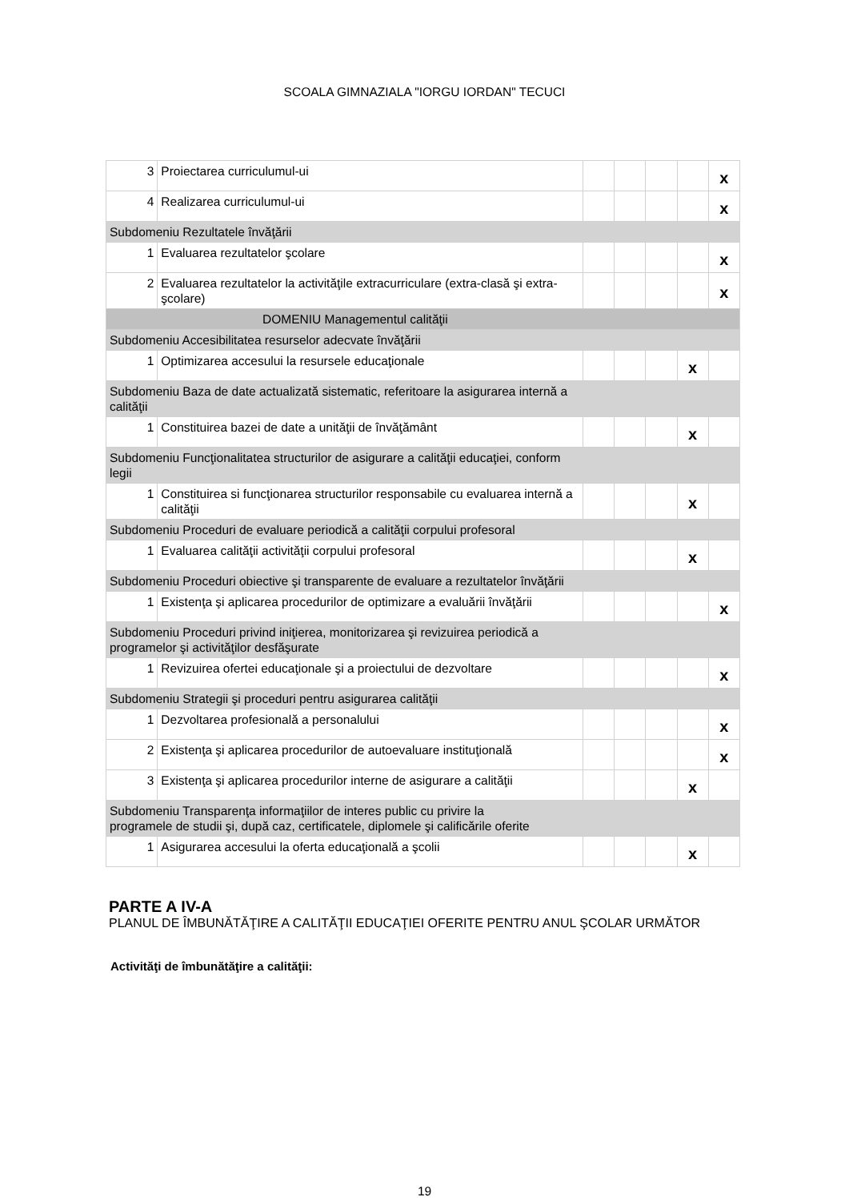SCOALA GIMNAZIALA "IORGU IORDAN" TECUCI
| 3 | Proiectarea curriculumul-ui | | | | | x |
| 4 | Realizarea curriculumul-ui | | | | | x |
| Subdomeniu Rezultatele învăţării | | | | | | |
| 1 | Evaluarea rezultatelor şcolare | | | | | x |
| 2 | Evaluarea rezultatelor la activităţile extracurriculare (extra-clasă şi extra-şcolare) | | | | | x |
| DOMENIU Managementul calităţii | | | | | | |
| Subdomeniu Accesibilitatea resurselor adecvate învăţării | | | | | | |
| 1 | Optimizarea accesului la resursele educaţionale | | | | x | |
| Subdomeniu Baza de date actualizată sistematic, referitoare la asigurarea internă a calităţii | | | | | | |
| 1 | Constituirea bazei de date a unităţii de învăţământ | | | | x | |
| Subdomeniu Funcţionalitatea structurilor de asigurare a calităţii educaţiei, conform legii | | | | | | |
| 1 | Constituirea si funcţionarea structurilor responsabile cu evaluarea internă a calităţii | | | | x | |
| Subdomeniu Proceduri de evaluare periodică a calităţii corpului profesoral | | | | | | |
| 1 | Evaluarea calităţii activităţii corpului profesoral | | | | x | |
| Subdomeniu Proceduri obiective şi transparente de evaluare a rezultatelor învăţării | | | | | | |
| 1 | Existenţa şi aplicarea procedurilor de optimizare a evaluării învăţării | | | | | x |
| Subdomeniu Proceduri privind iniţierea, monitorizarea şi revizuirea periodică a programelor şi activităţilor desfăşurate | | | | | | |
| 1 | Revizuirea ofertei educaţionale şi a proiectului de dezvoltare | | | | | x |
| Subdomeniu Strategii şi proceduri pentru asigurarea calităţii | | | | | | |
| 1 | Dezvoltarea profesională a personalului | | | | | x |
| 2 | Existenţa şi aplicarea procedurilor de autoevaluare instituţională | | | | | x |
| 3 | Existenţa şi aplicarea procedurilor interne de asigurare a calităţii | | | | x | |
| Subdomeniu Transparenţa informaţiilor de interes public cu privire la programele de studii şi, după caz, certificatele, diplomele şi calificările oferite | | | | | | |
| 1 | Asigurarea accesului la oferta educaţională a şcolii | | | | x | |
PARTE A IV-A
PLANUL DE ÎMBUNĂTĂŢIRE A CALITĂŢII EDUCAŢIEI OFERITE PENTRU ANUL ŞCOLAR URMĂTOR
Activităţi de îmbunătăţire a calităţii:
19